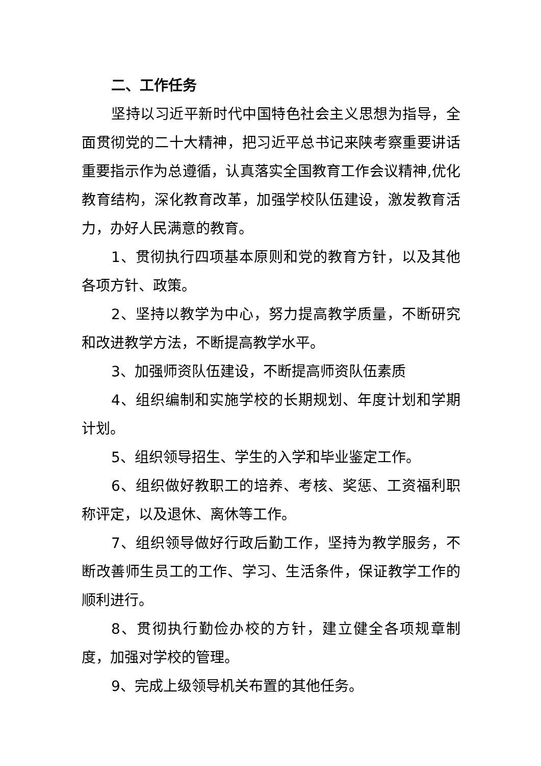二、工作任务
坚持以习近平新时代中国特色社会主义思想为指导，全面贯彻党的二十大精神，把习近平总书记来陕考察重要讲话重要指示作为总遵循，认真落实全国教育工作会议精神,优化教育结构，深化教育改革，加强学校队伍建设，激发教育活力，办好人民满意的教育。
1、贯彻执行四项基本原则和党的教育方针，以及其他各项方针、政策。
2、坚持以教学为中心，努力提高教学质量，不断研究和改进教学方法，不断提高教学水平。
3、加强师资队伍建设，不断提高师资队伍素质
4、组织编制和实施学校的长期规划、年度计划和学期计划。
5、组织领导招生、学生的入学和毕业鉴定工作。
6、组织做好教职工的培养、考核、奖惩、工资福利职称评定，以及退休、离休等工作。
7、组织领导做好行政后勤工作，坚持为教学服务，不断改善师生员工的工作、学习、生活条件，保证教学工作的顺利进行。
8、贯彻执行勤俭办校的方针，建立健全各项规章制度，加强对学校的管理。
9、完成上级领导机关布置的其他任务。